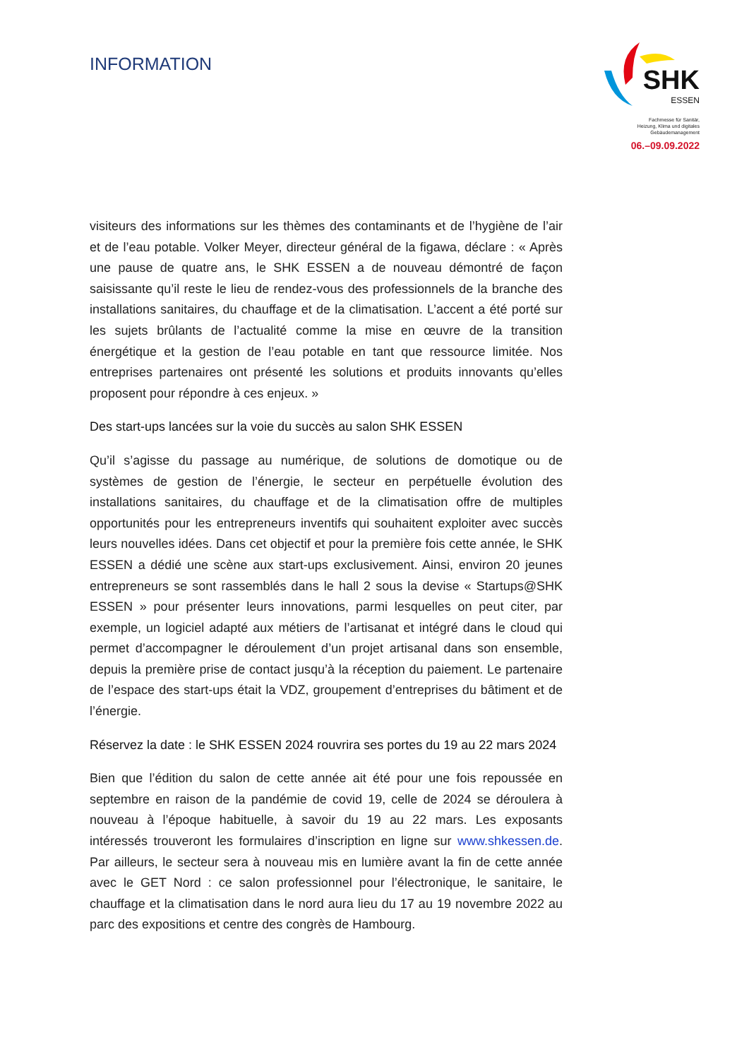INFORMATION
SHK
ESSEN
Fachmesse für Sanitär,
Heizung, Klima und digitales
Gebäudemanagement
06.–09.09.2022
visiteurs des informations sur les thèmes des contaminants et de l’hygiène de l’air et de l’eau potable. Volker Meyer, directeur général de la figawa, déclare : « Après une pause de quatre ans, le SHK ESSEN a de nouveau démontré de façon saisissante qu’il reste le lieu de rendez-vous des professionnels de la branche des installations sanitaires, du chauffage et de la climatisation. L’accent a été porté sur les sujets brûlants de l’actualité comme la mise en œuvre de la transition énergétique et la gestion de l’eau potable en tant que ressource limitée. Nos entreprises partenaires ont présenté les solutions et produits innovants qu’elles proposent pour répondre à ces enjeux. »
Des start-ups lancées sur la voie du succès au salon SHK ESSEN
Qu’il s’agisse du passage au numérique, de solutions de domotique ou de systèmes de gestion de l’énergie, le secteur en perpétuelle évolution des installations sanitaires, du chauffage et de la climatisation offre de multiples opportunités pour les entrepreneurs inventifs qui souhaitent exploiter avec succès leurs nouvelles idées. Dans cet objectif et pour la première fois cette année, le SHK ESSEN a dédié une scène aux start-ups exclusivement. Ainsi, environ 20 jeunes entrepreneurs se sont rassemblés dans le hall 2 sous la devise « Startups@SHK ESSEN » pour présenter leurs innovations, parmi lesquelles on peut citer, par exemple, un logiciel adapté aux métiers de l’artisanat et intégré dans le cloud qui permet d’accompagner le déroulement d’un projet artisanal dans son ensemble, depuis la première prise de contact jusqu’à la réception du paiement. Le partenaire de l’espace des start-ups était la VDZ, groupement d’entreprises du bâtiment et de l’énergie.
Réservez la date : le SHK ESSEN 2024 rouvrira ses portes du 19 au 22 mars 2024
Bien que l’édition du salon de cette année ait été pour une fois repoussée en septembre en raison de la pandémie de covid 19, celle de 2024 se déroulera à nouveau à l’époque habituelle, à savoir du 19 au 22 mars. Les exposants intéressés trouveront les formulaires d’inscription en ligne sur www.shkessen.de. Par ailleurs, le secteur sera à nouveau mis en lumière avant la fin de cette année avec le GET Nord : ce salon professionnel pour l’électronique, le sanitaire, le chauffage et la climatisation dans le nord aura lieu du 17 au 19 novembre 2022 au parc des expositions et centre des congrès de Hambourg.